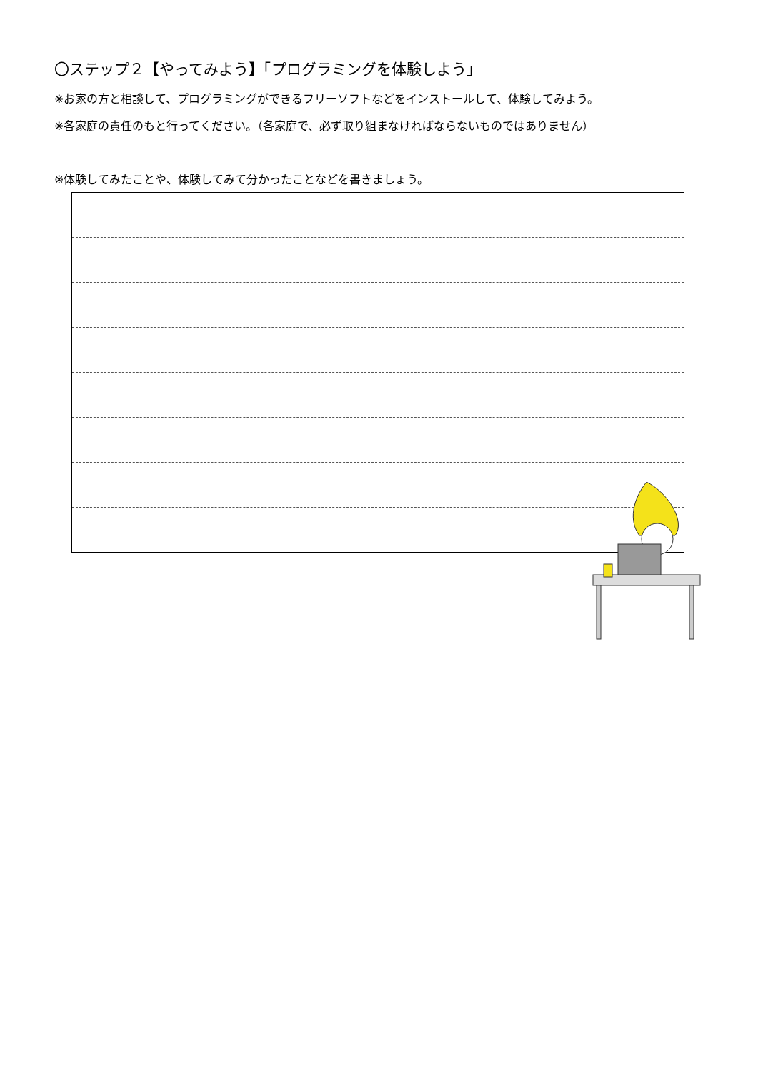〇ステップ２【やってみよう】「プログラミングを体験しよう」
※お家の方と相談して、プログラミングができるフリーソフトなどをインストールして、体験してみよう。
※各家庭の責任のもと行ってください。（各家庭で、必ず取り組まなければならないものではありません）
※体験してみたことや、体験してみて分かったことなどを書きましょう。